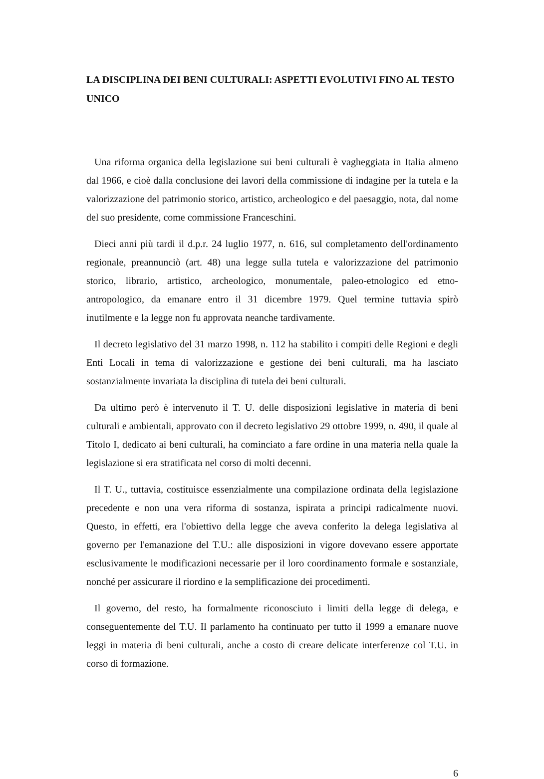LA DISCIPLINA DEI BENI CULTURALI: ASPETTI EVOLUTIVI FINO AL TESTO UNICO
Una riforma organica della legislazione sui beni culturali è vagheggiata in Italia almeno dal 1966, e cioè dalla conclusione dei lavori della commissione di indagine per la tutela e la valorizzazione del patrimonio storico, artistico, archeologico e del paesaggio, nota, dal nome del suo presidente, come commissione Franceschini.
Dieci anni più tardi il d.p.r. 24 luglio 1977, n. 616, sul completamento dell'ordinamento regionale, preannunciò (art. 48) una legge sulla tutela e valorizzazione del patrimonio storico, librario, artistico, archeologico, monumentale, paleo-etnologico ed etno-antropologico, da emanare entro il 31 dicembre 1979. Quel termine tuttavia spirò inutilmente e la legge non fu approvata neanche tardivamente.
Il decreto legislativo del 31 marzo 1998, n. 112 ha stabilito i compiti delle Regioni e degli Enti Locali in tema di valorizzazione e gestione dei beni culturali, ma ha lasciato sostanzialmente invariata la disciplina di tutela dei beni culturali.
Da ultimo però è intervenuto il T. U. delle disposizioni legislative in materia di beni culturali e ambientali, approvato con il decreto legislativo 29 ottobre 1999, n. 490, il quale al Titolo I, dedicato ai beni culturali, ha cominciato a fare ordine in una materia nella quale la legislazione si era stratificata nel corso di molti decenni.
Il T. U., tuttavia, costituisce essenzialmente una compilazione ordinata della legislazione precedente e non una vera riforma di sostanza, ispirata a principi radicalmente nuovi. Questo, in effetti, era l'obiettivo della legge che aveva conferito la delega legislativa al governo per l'emanazione del T.U.: alle disposizioni in vigore dovevano essere apportate esclusivamente le modificazioni necessarie per il loro coordinamento formale e sostanziale, nonché per assicurare il riordino e la semplificazione dei procedimenti.
Il governo, del resto, ha formalmente riconosciuto i limiti della legge di delega, e conseguentemente del T.U. Il parlamento ha continuato per tutto il 1999 a emanare nuove leggi in materia di beni culturali, anche a costo di creare delicate interferenze col T.U. in corso di formazione.
6